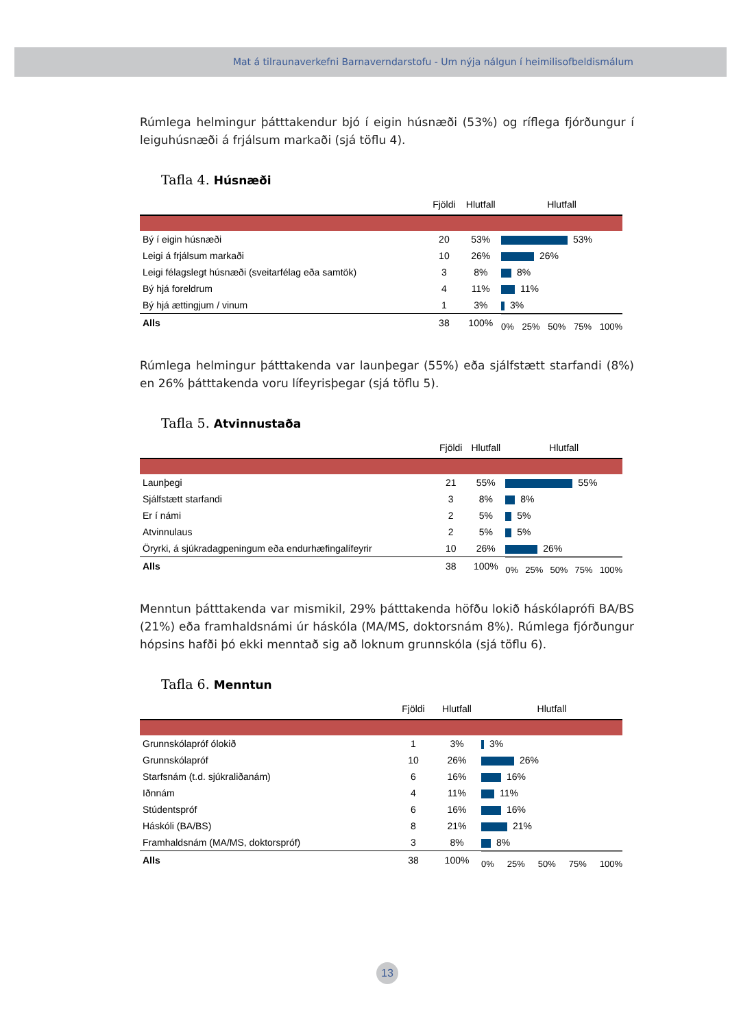Mat á tilraunaverkefni Barnaverndarstofu - Um nýja nálgun í heimilisofbeldismálum
Rúmlega helmingur þátttakendur bjó í eigin húsnæði (53%) og ríflega fjórðungur í leiguhúsnæði á frjálsum markaði (sjá töflu 4).
Tafla 4. Húsnæði
| | Fjöldi | Hlutfall | Hlutfall |
| --- | --- | --- | --- |
| Bý í eigin húsnæði | 20 | 53% | 53% |
| Leigi á frjálsum markaði | 10 | 26% | 26% |
| Leigi félagslegt húsnæði (sveitarfélag eða samtök) | 3 | 8% | 8% |
| Bý hjá foreldrum | 4 | 11% | 11% |
| Bý hjá ættingjum / vinum | 1 | 3% | 3% |
| Alls | 38 | 100% | 0% 25% 50% 75% 100% |
Rúmlega helmingur þátttakenda var launþegar (55%) eða sjálfstætt starfandi (8%) en 26% þátttakenda voru lífeyrisþegar (sjá töflu 5).
Tafla 5. Atvinnustaða
| | Fjöldi | Hlutfall | Hlutfall |
| --- | --- | --- | --- |
| Launþegi | 21 | 55% | 55% |
| Sjálfstætt starfandi | 3 | 8% | 8% |
| Er í námi | 2 | 5% | 5% |
| Atvinnulaus | 2 | 5% | 5% |
| Öryrki, á sjúkradagpeningum eða endurhæfingalífeyrir | 10 | 26% | 26% |
| Alls | 38 | 100% | 0% 25% 50% 75% 100% |
Menntun þátttakenda var mismikil, 29% þátttakenda höfðu lokið háskóla­prófi BA/BS (21%) eða framhaldsnámi úr háskóla (MA/MS, doktorsnám 8%). Rúmlega fjórðungur hópsins hafði þó ekki menntað sig að loknum grunnskóla (sjá töflu 6).
Tafla 6. Menntun
| | Fjöldi | Hlutfall | Hlutfall |
| --- | --- | --- | --- |
| Grunnskólapróf ólokið | 1 | 3% | 3% |
| Grunnskólapróf | 10 | 26% | 26% |
| Starfsnám (t.d. sjúkraliðanám) | 6 | 16% | 16% |
| Iðnnám | 4 | 11% | 11% |
| Stúdentspróf | 6 | 16% | 16% |
| Háskóli (BA/BS) | 8 | 21% | 21% |
| Framhaldsnám (MA/MS, doktorspróf) | 3 | 8% | 8% |
| Alls | 38 | 100% | 0% 25% 50% 75% 100% |
13